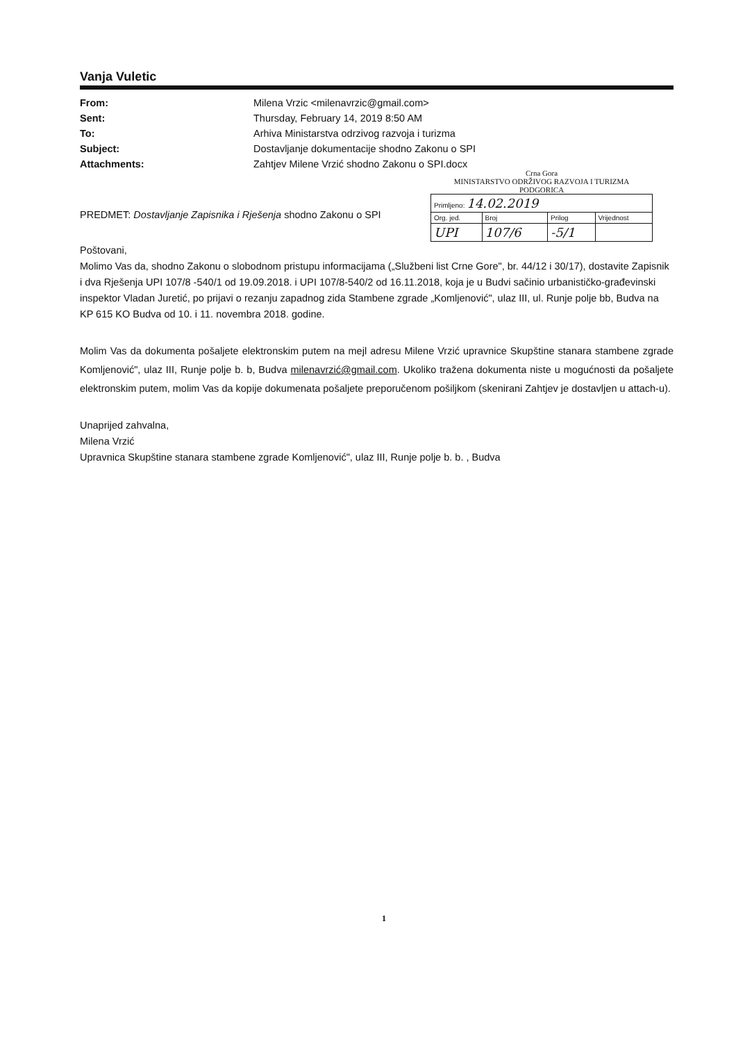Vanja Vuletic
From: Milena Vrzic <milenavrzic@gmail.com> Sent: Thursday, February 14, 2019 8:50 AM To: Arhiva Ministarstva odrzivog razvoja i turizma Subject: Dostavljanje dokumentacije shodno Zakonu o SPI Attachments: Zahtjev Milene Vrzić shodno Zakonu o SPI.docx
Crna Gora
MINISTARSTVO ODRŽIVOG RAZVOJA I TURIZMA
PODGORICA
| Primljeno: 14.02.2019 | | | |
| Org. jed. | Broj | Prilog | Vrijednost |
| UPI | 107/6 | -5/1 | |
PREDMET: Dostavljanje Zapisnika i Rješenja shodno Zakonu o SPI
Poštovani,
Molimo Vas da, shodno Zakonu o slobodnom pristupu informacijama („Službeni list Crne Gore", br. 44/12 i 30/17), dostavite Zapisnik i dva Rješenja UPI 107/8 -540/1 od 19.09.2018. i UPI 107/8-540/2 od 16.11.2018, koja je u Budvi sačinio urbanističko-građevinski inspektor Vladan Juretić, po prijavi o rezanju zapadnog zida Stambene zgrade „Komljenović", ulaz III, ul. Runje polje bb, Budva na KP 615 KO Budva od 10. i 11. novembra 2018. godine.
Molim Vas da dokumenta pošaljete elektronskim putem na mejl adresu Milene Vrzić upravnice Skupštine stanara stambene zgrade Komljenović", ulaz III, Runje polje b. b, Budva milenavrzić@gmail.com. Ukoliko tražena dokumenta niste u mogućnosti da pošaljete elektronskim putem, molim Vas da kopije dokumenata pošaljete preporučenom pošiljkom (skenirani Zahtjev je dostavljen u attach-u).
Unaprijed zahvalna,
Milena Vrzić
Upravnica Skupštine stanara stambene zgrade Komljenović", ulaz III, Runje polje b. b. , Budva
1